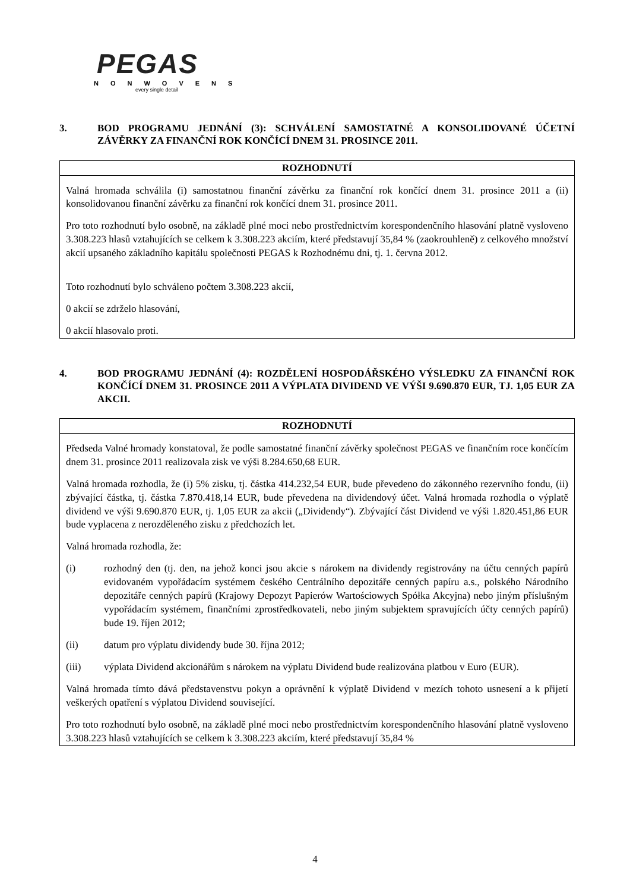PEGAS
NONWOVENS
every single detail
3. BOD PROGRAMU JEDNÁNÍ (3): SCHVÁLENÍ SAMOSTATNÉ A KONSOLIDOVANÉ ÚČETNÍ ZÁVĚRKY ZA FINANČNÍ ROK KONČÍCÍ DNEM 31. PROSINCE 2011.
ROZHODNUTÍ
Valná hromada schválila (i) samostatnou finanční závěrku za finanční rok končící dnem 31. prosince 2011 a (ii) konsolidovanou finanční závěrku za finanční rok končící dnem 31. prosince 2011.
Pro toto rozhodnutí bylo osobně, na základě plné moci nebo prostřednictvím korespondenčního hlasování platně vysloveno 3.308.223 hlasů vztahujících se celkem k 3.308.223 akciím, které představují 35,84 % (zaokrouhleně) z celkového množství akcií upsaného základního kapitálu společnosti PEGAS k Rozhodnému dni, tj. 1. června 2012.
Toto rozhodnutí bylo schváleno počtem 3.308.223 akcií,
0 akcií se zdrželo hlasování,
0 akcií hlasovalo proti.
4. BOD PROGRAMU JEDNÁNÍ (4): ROZDĚLENÍ HOSPODÁŘSKÉHO VÝSLEDKU ZA FINANČNÍ ROK KONČÍCÍ DNEM 31. PROSINCE 2011 A VÝPLATA DIVIDEND VE VÝŠI 9.690.870 EUR, TJ. 1,05 EUR ZA AKCII.
ROZHODNUTÍ
Předseda Valné hromady konstatoval, že podle samostatné finanční závěrky společnost PEGAS ve finančním roce končícím dnem 31. prosince 2011 realizovala zisk ve výši 8.284.650,68 EUR.
Valná hromada rozhodla, že (i) 5% zisku, tj. částka 414.232,54 EUR, bude převedeno do zákonného rezervního fondu, (ii) zbývající částka, tj. částka 7.870.418,14 EUR, bude převedena na dividendový účet. Valná hromada rozhodla o výplatě dividend ve výši 9.690.870 EUR, tj. 1,05 EUR za akcii („Dividendy“). Zbývající část Dividend ve výši 1.820.451,86 EUR bude vyplacena z nerozděleného zisku z předchozích let.
Valná hromada rozhodla, že:
(i) rozhodný den (tj. den, na jehož konci jsou akcie s nárokem na dividendy registrovány na účtu cenných papírů evidovaném vypořádacím systémem českého Centrálního depozitáře cenných papíru a.s., polského Národního depozitáře cenných papírů (Krajowy Depozyt Papierów Wartościowych Spółka Akcyjna) nebo jiným příslušným vypořádacím systémem, finančními zprostředkovateli, nebo jiným subjektem spravujících účty cenných papírů) bude 19. říjen 2012;
(ii) datum pro výplatu dividendy bude 30. října 2012;
(iii) výplata Dividend akcionářům s nárokem na výplatu Dividend bude realizována platbou v Euro (EUR).
Valná hromada tímto dává představenstvu pokyn a oprávnění k výplatě Dividend v mezích tohoto usnesení a k přijetí veškerých opatření s výplatou Dividend související.
Pro toto rozhodnutí bylo osobně, na základě plné moci nebo prostřednictvím korespondenčního hlasování platně vysloveno 3.308.223 hlasů vztahujících se celkem k 3.308.223 akciím, které představují 35,84 %
4